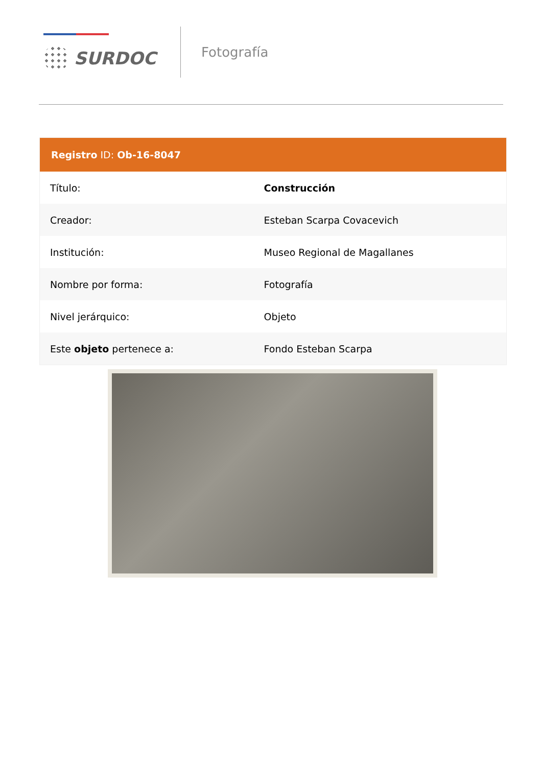SURDOC
Fotografía
| Registro ID: Ob-16-8047 | |
| --- | --- |
| Título: | Construcción |
| Creador: | Esteban Scarpa Covacevich |
| Institución: | Museo Regional de Magallanes |
| Nombre por forma: | Fotografía |
| Nivel jerárquico: | Objeto |
| Este objeto pertenece a: | Fondo Esteban Scarpa |